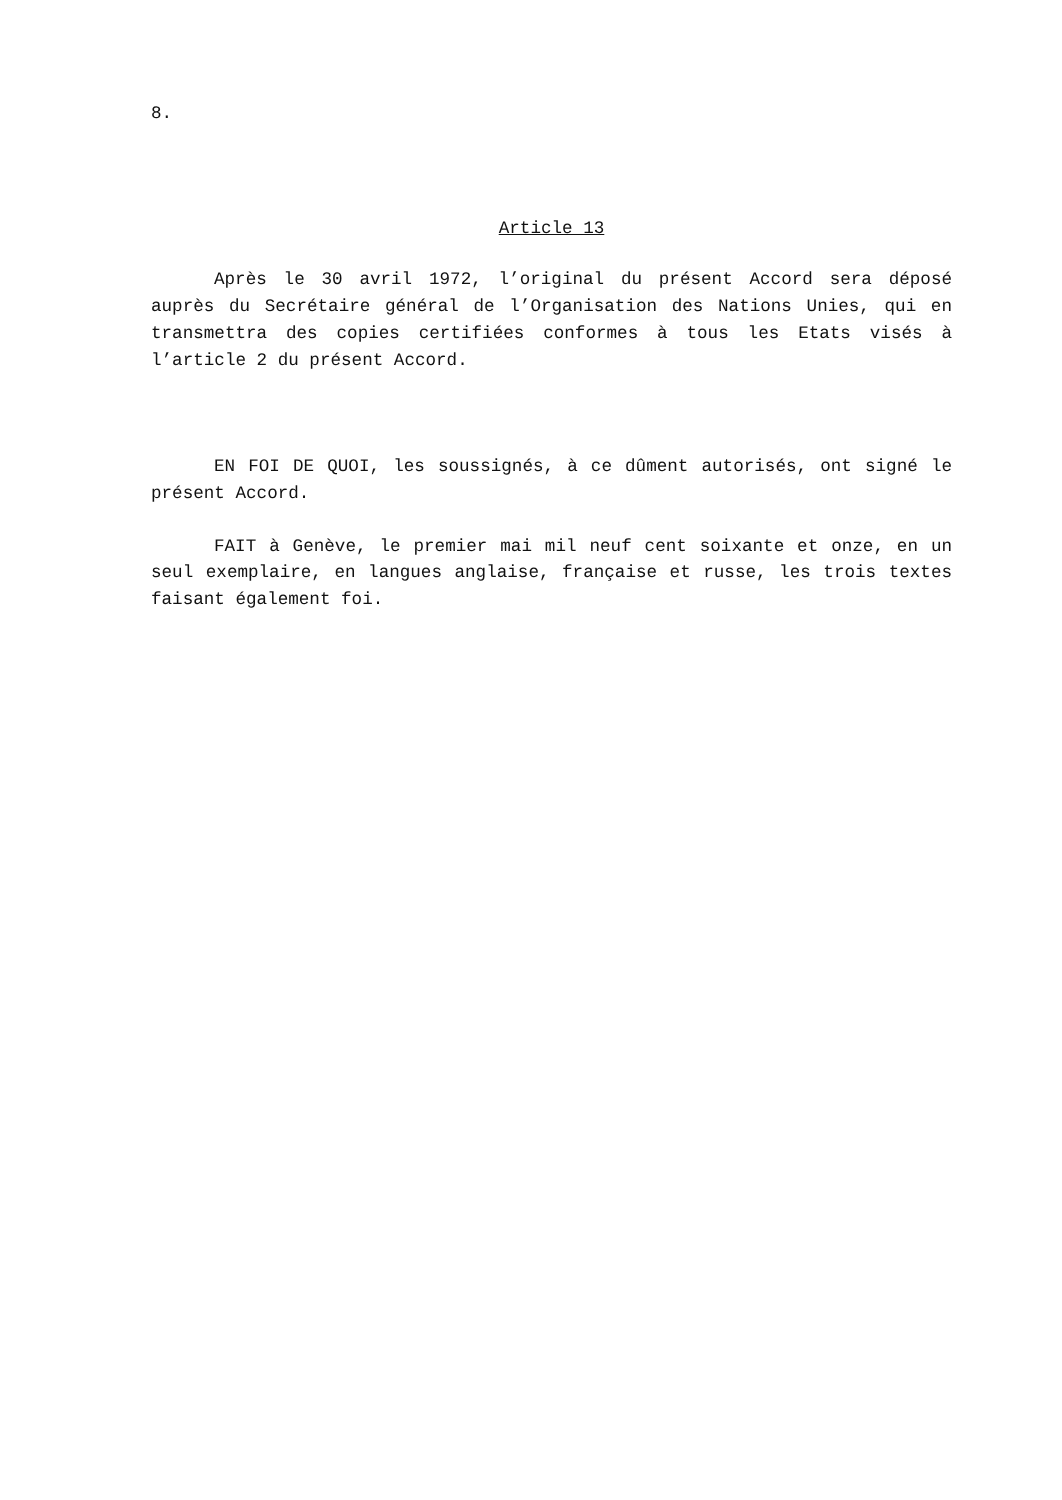8.
Article 13
Après le 30 avril 1972, l’original du présent Accord sera déposé auprès du Secrétaire général de l’Organisation des Nations Unies, qui en transmettra des copies certifiées conformes à tous les Etats visés à l’article 2 du présent Accord.
EN FOI DE QUOI, les soussignés, à ce dûment autorisés, ont signé le présent Accord.
FAIT à Genève, le premier mai mil neuf cent soixante et onze, en un seul exemplaire, en langues anglaise, française et russe, les trois textes faisant également foi.